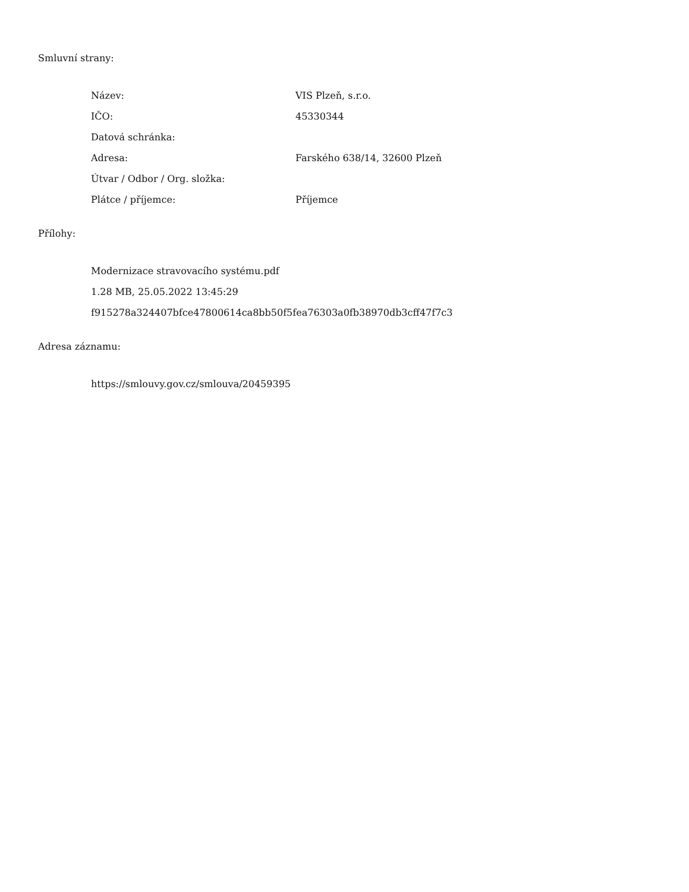Smluvní strany:
| Název: | VIS Plzeň, s.r.o. |
| IČO: | 45330344 |
| Datová schránka: | |
| Adresa: | Farského 638/14, 32600 Plzeň |
| Útvar / Odbor / Org. složka: | |
| Plátce / příjemce: | Příjemce |
Přílohy:
Modernizace stravovacího systému.pdf
1.28 MB, 25.05.2022 13:45:29
f915278a324407bfce47800614ca8bb50f5fea76303a0fb38970db3cff47f7c3
Adresa záznamu:
https://smlouvy.gov.cz/smlouva/20459395